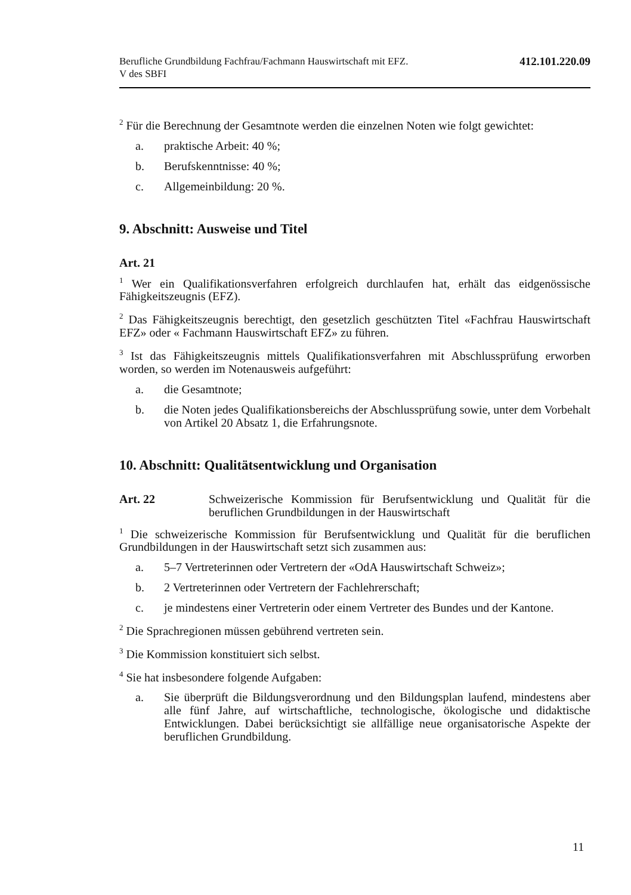Berufliche Grundbildung Fachfrau/Fachmann Hauswirtschaft mit EFZ.
V des SBFI
412.101.220.09
<sup>2</sup> Für die Berechnung der Gesamtnote werden die einzelnen Noten wie folgt gewich­tet:
a. praktische Arbeit: 40 %;
b. Berufskenntnisse: 40 %;
c. Allgemeinbildung: 20 %.
9. Abschnitt: Ausweise und Titel
Art. 21
<sup>1</sup> Wer ein Qualifikationsverfahren erfolgreich durchlaufen hat, erhält das eidgenössi­sche Fähigkeitszeugnis (EFZ).
<sup>2</sup> Das Fähigkeitszeugnis berechtigt, den gesetzlich geschützten Titel «Fachfrau Hauswirtschaft EFZ» oder « Fachmann Hauswirtschaft EFZ» zu führen.
<sup>3</sup> Ist das Fähigkeitszeugnis mittels Qualifikationsverfahren mit Abschlussprüfung erworben worden, so werden im Notenausweis aufgeführt:
a. die Gesamtnote;
b. die Noten jedes Qualifikationsbereichs der Abschlussprüfung sowie, unter dem Vorbehalt von Artikel 20 Absatz 1, die Erfahrungsnote.
10. Abschnitt: Qualitätsentwicklung und Organisation
Art. 22 Schweizerische Kommission für Berufsentwicklung und Qualität für die beruflichen Grundbildungen in der Hauswirtschaft
<sup>1</sup> Die schweizerische Kommission für Berufsentwicklung und Qualität für die beruf­lichen Grundbildungen in der Hauswirtschaft setzt sich zusammen aus:
a. 5–7 Vertreterinnen oder Vertretern der «OdA Hauswirtschaft Schweiz»;
b. 2 Vertreterinnen oder Vertretern der Fachlehrerschaft;
c. je mindestens einer Vertreterin oder einem Vertreter des Bundes und der Kantone.
<sup>2</sup> Die Sprachregionen müssen gebührend vertreten sein.
<sup>3</sup> Die Kommission konstituiert sich selbst.
<sup>4</sup> Sie hat insbesondere folgende Aufgaben:
a. Sie überprüft die Bildungsverordnung und den Bildungsplan laufend, min­destens aber alle fünf Jahre, auf wirtschaftliche, technologische, ökologische und didaktische Entwicklungen. Dabei berücksichtigt sie allfällige neue or­ganisatorische Aspekte der beruflichen Grundbildung.
11